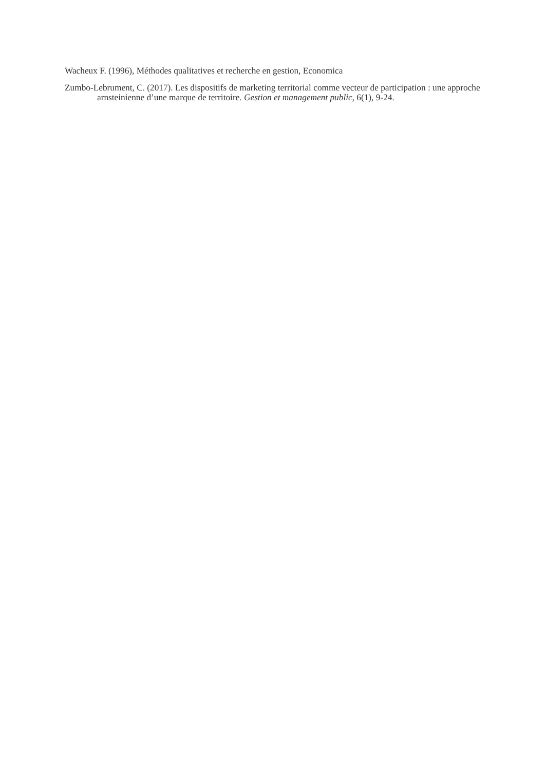Wacheux F. (1996), Méthodes qualitatives et recherche en gestion, Economica
Zumbo-Lebrument, C. (2017). Les dispositifs de marketing territorial comme vecteur de participation : une approche arnsteinienne d’une marque de territoire. Gestion et management public, 6(1), 9-24.